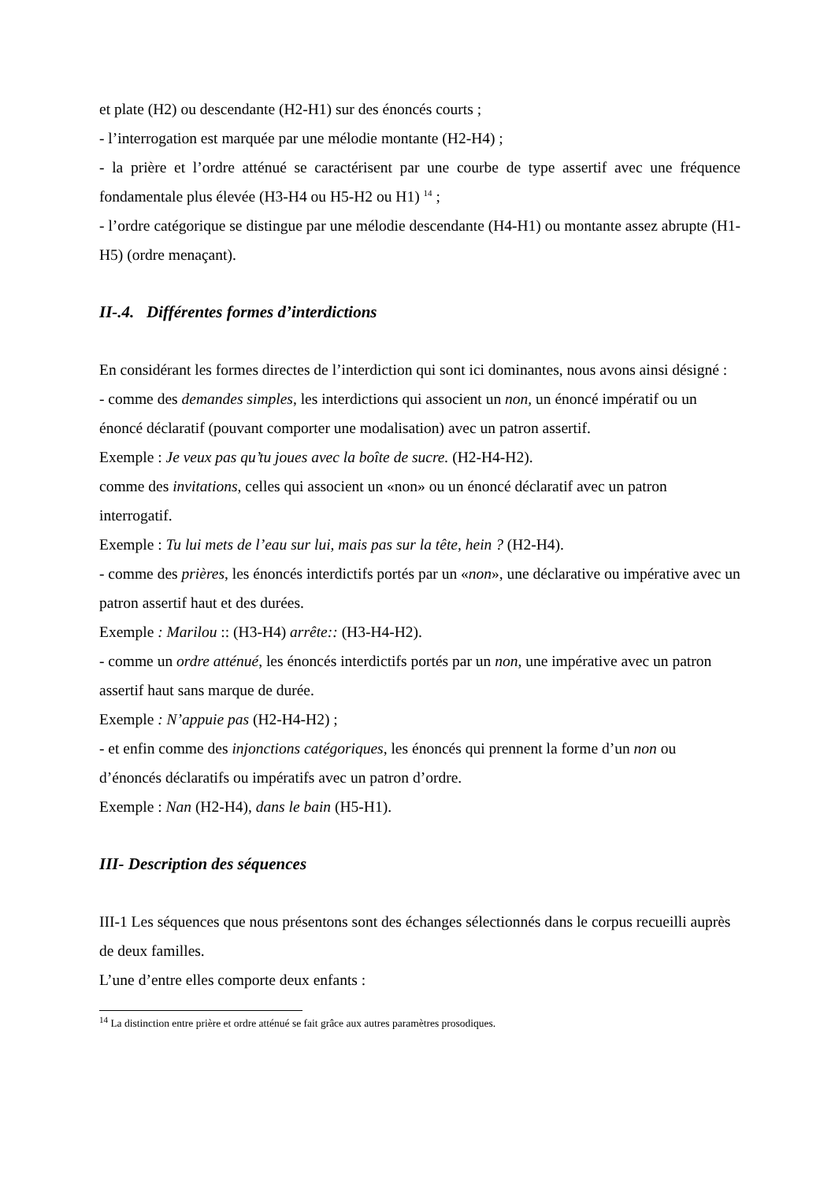et plate (H2) ou descendante (H2-H1) sur des énoncés courts ;
- l’interrogation est marquée par une mélodie montante (H2-H4) ;
- la prière et l’ordre atténué se caractérisent par une courbe de type assertif avec une fréquence fondamentale plus élevée (H3-H4 ou H5-H2 ou H1) <sup>14</sup> ;
- l’ordre catégorique se distingue par une mélodie descendante (H4-H1) ou montante assez abrupte (H1-H5) (ordre menaçant).
II-.4. Différentes formes d’interdictions
En considérant les formes directes de l’interdiction qui sont ici dominantes, nous avons ainsi désigné :
- comme des demandes simples, les interdictions qui associent un non, un énoncé impératif ou un énoncé déclaratif (pouvant comporter une modalisation) avec un patron assertif.
Exemple : Je veux pas qu’tu joues avec la boîte de sucre. (H2-H4-H2).
comme des invitations, celles qui associent un «non» ou un énoncé déclaratif avec un patron interrogatif.
Exemple : Tu lui mets de l’eau sur lui, mais pas sur la tête, hein ? (H2-H4).
- comme des prières, les énoncés interdictifs portés par un «non», une déclarative ou impérative avec un patron assertif haut et des durées.
Exemple : Marilou :: (H3-H4) arrête:: (H3-H4-H2).
- comme un ordre atténué, les énoncés interdictifs portés par un non, une impérative avec un patron assertif haut sans marque de durée.
Exemple : N’appuie pas (H2-H4-H2) ;
- et enfin comme des injonctions catégoriques, les énoncés qui prennent la forme d’un non ou d’énoncés déclaratifs ou impératifs avec un patron d’ordre.
Exemple : Nan (H2-H4), dans le bain (H5-H1).
III- Description des séquences
III-1 Les séquences que nous présentons sont des échanges sélectionnés dans le corpus recueilli auprès de deux familles.
L’une d’entre elles comporte deux enfants :
<sup>14</sup> La distinction entre prière et ordre atténué se fait grâce aux autres paramètres prosodiques.